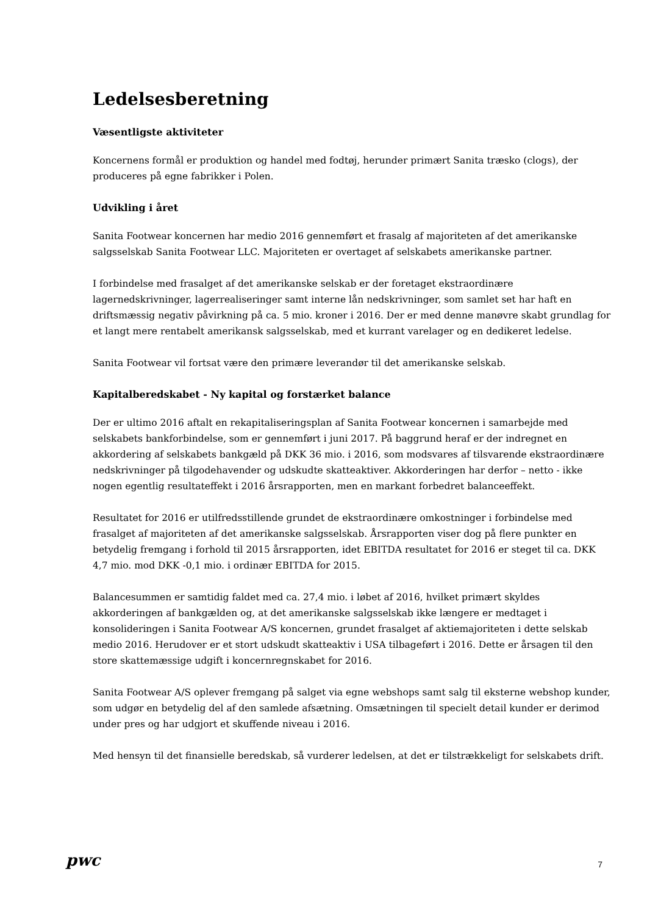Ledelsesberetning
Væsentligste aktiviteter
Koncernens formål er produktion og handel med fodtøj, herunder primært Sanita træsko (clogs), der produceres på egne fabrikker i Polen.
Udvikling i året
Sanita Footwear koncernen har medio 2016 gennemført et frasalg af majoriteten af det amerikanske salgsselskab Sanita Footwear LLC. Majoriteten er overtaget af selskabets amerikanske partner.
I forbindelse med frasalget af det amerikanske selskab er der foretaget ekstraordinære lagernedskrivninger, lagerrealiseringer samt interne lån nedskrivninger, som samlet set har haft en driftsmæssig negativ påvirkning på ca. 5 mio. kroner i 2016. Der er med denne manøvre skabt grundlag for et langt mere rentabelt amerikansk salgsselskab, med et kurrant varelager og en dedikeret ledelse.
Sanita Footwear vil fortsat være den primære leverandør til det amerikanske selskab.
Kapitalberedskabet - Ny kapital og forstærket balance
Der er ultimo 2016 aftalt en rekapitaliseringsplan af Sanita Footwear koncernen i samarbejde med selskabets bankforbindelse, som er gennemført i juni 2017. På baggrund heraf er der indregnet en akkordering af selskabets bankgæld på DKK 36 mio. i 2016, som modsvares af tilsvarende ekstraordinære nedskrivninger på tilgodehavender og udskudte skatteaktiver. Akkorderingen har derfor – netto - ikke nogen egentlig resultateffekt i 2016 årsrapporten, men en markant forbedret balanceeffekt.
Resultatet for 2016 er utilfredsstillende grundet de ekstraordinære omkostninger i forbindelse med frasalget af majoriteten af det amerikanske salgsselskab. Årsrapporten viser dog på flere punkter en betydelig fremgang i forhold til 2015 årsrapporten, idet EBITDA resultatet for 2016 er steget til ca. DKK 4,7 mio. mod DKK -0,1 mio. i ordinær EBITDA for 2015.
Balancesummen er samtidig faldet med ca. 27,4 mio. i løbet af 2016, hvilket primært skyldes akkorderingen af bankgælden og, at det amerikanske salgsselskab ikke længere er medtaget i konsolideringen i Sanita Footwear A/S koncernen, grundet frasalget af aktiemajoriteten i dette selskab medio 2016. Herudover er et stort udskudt skatteaktiv i USA tilbageført i 2016. Dette er årsagen til den store skattemæssige udgift i koncernregnskabet for 2016.
Sanita Footwear A/S oplever fremgang på salget via egne webshops samt salg til eksterne webshop kunder, som udgør en betydelig del af den samlede afsætning. Omsætningen til specielt detail kunder er derimod under pres og har udgjort et skuffende niveau i 2016.
Med hensyn til det finansielle beredskab, så vurderer ledelsen, at det er tilstrækkeligt for selskabets drift.
pwc 7